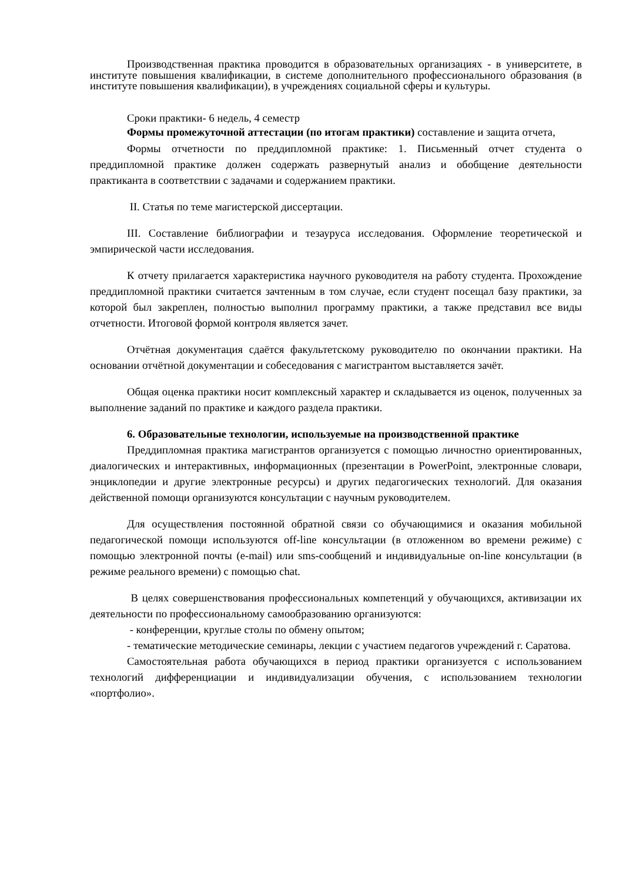Производственная практика проводится в образовательных организациях - в университете, в институте повышения квалификации, в системе дополнительного профессионального образования (в институте повышения квалификации), в учреждениях социальной сферы и культуры.
Сроки практики- 6 недель, 4 семестр
Формы промежуточной аттестации (по итогам практики) составление и защита отчета,
Формы отчетности по преддипломной практике: 1. Письменный отчет студента о преддипломной практике должен содержать развернутый анализ и обобщение деятельности практиканта в соответствии с задачами и содержанием практики.
II. Статья по теме магистерской диссертации.
III. Составление библиографии и тезауруса исследования. Оформление теоретической и эмпирической части исследования.
К отчету прилагается характеристика научного руководителя на работу студента. Прохождение преддипломной практики считается зачтенным в том случае, если студент посещал базу практики, за которой был закреплен, полностью выполнил программу практики, а также представил все виды отчетности. Итоговой формой контроля является зачет.
Отчётная документация сдаётся факультетскому руководителю по окончании практики. На основании отчётной документации и собеседования с магистрантом выставляется зачёт.
Общая оценка практики носит комплексный характер и складывается из оценок, полученных за выполнение заданий по практике и каждого раздела практики.
6. Образовательные технологии, используемые на производственной практике
Преддипломная практика магистрантов организуется с помощью личностно ориентированных, диалогических и интерактивных, информационных (презентации в PowerPoint, электронные словари, энциклопедии и другие электронные ресурсы) и других педагогических технологий. Для оказания действенной помощи организуются консультации с научным руководителем.
Для осуществления постоянной обратной связи со обучающимися и оказания мобильной педагогической помощи используются off-line консультации (в отложенном во времени режиме) с помощью электронной почты (e-mail) или sms-сообщений и индивидуальные on-line консультации (в режиме реального времени) с помощью chat.
В целях совершенствования профессиональных компетенций у обучающихся, активизации их деятельности по профессиональному самообразованию организуются:
- конференции, круглые столы по обмену опытом;
- тематические методические семинары, лекции с участием педагогов учреждений г. Саратова.
Самостоятельная работа обучающихся в период практики организуется с использованием технологий дифференциации и индивидуализации обучения, с использованием технологии «портфолио».